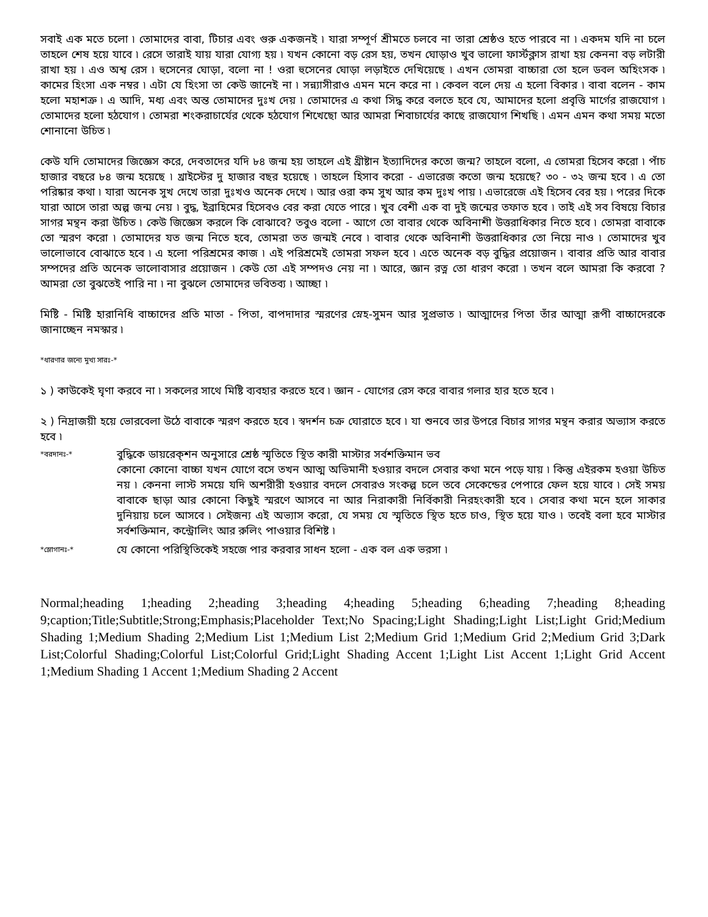সবাই এক মতে চলো ৷ তোমাদের বাবা, টিচার এবং গুরু একজনই ৷ যারা সম্পূর্ণ শ্রীমতে চলবে না তারা শ্রেষ্ঠও হতে পারবে না ৷ একদম যদি না চলে তাহলে শেষ হয়ে যাবে ৷ রেসে তারাই যায় যারা যোগ্য হয় ৷ যখন কোনো বড় রেস হয়, তখন ঘোড়াও খুব ভালো ফার্স্টক্লাস রাখা হয় কেননা বড় লটারী রাখা হয় ৷ এও অশ্ব রেস ৷ হুসেনের ঘোড়া, বলো না ! ওরা হুসেনের ঘোড়া লড়াইতে দেখিয়েছে ৷ এখন তোমরা বাচ্চারা তো হলে ডবল অহিংসক ৷ কামের হিংসা এক নম্বর ৷ এটা যে হিংসা তা কেউ জানেই না ৷ সন্ন্যাসীরাও এমন মনে করে না ৷ কেবল বলে দেয় এ হলো বিকার ৷ বাবা বলেন - কাম হলো মহাশত্রু ৷ এ আদি, মধ্য এবং অন্ত তোমাদের দুঃখ দেয় ৷ তোমাদের এ কথা সিদ্ধ করে বলতে হবে যে, আমাদের হলো প্রবৃত্তি মার্গের রাজযোগ ৷ তোমাদের হলো হঠযোগ ৷ তোমরা শংকরাচার্যের থেকে হঠযোগ শিখেছো আর আমরা শিবাচার্যের কাছে রাজযোগ শিখছি ৷ এমন এমন কথা সময় মতো শোনানো উচিত ৷
কেউ যদি তোমাদের জিজ্ঞেস করে, দেবতাদের যদি ৮৪ জন্ম হয় তাহলে এই খ্রীষ্টান ইত্যাদিদের কতো জন্ম? তাহলে বলো, এ তোমরা হিসেব করো ৷ পাঁচ হাজার বছরে ৮৪ জন্ম হয়েছে ৷ খ্রাইস্টের দু হাজার বছর হয়েছে ৷ তাহলে হিসাব করো - এভারেজ কতো জন্ম হয়েছে? ৩০ - ৩২ জন্ম হবে ৷ এ তো পরিষ্কার কথা ৷ যারা অনেক সুখ দেখে তারা দুঃখও অনেক দেখে ৷ আর ওরা কম সুখ আর কম দুঃখ পায় ৷ এভারেজে এই হিসেব বের হয় ৷ পরের দিকে যারা আসে তারা অল্প জন্ম নেয় ৷ বুদ্ধ, ইব্রাহিমের হিসেবও বের করা যেতে পারে ৷ খুব বেশী এক বা দুই জন্মের তফাত হবে ৷ তাই এই সব বিষয়ে বিচার সাগর মন্থন করা উচিত ৷ কেউ জিজ্ঞেস করলে কি বোঝাবে? তবুও বলো - আগে তো বাবার থেকে অবিনাশী উত্তরাধিকার নিতে হবে ৷ তোমরা বাবাকে তো স্মরণ করো ৷ তোমাদের যত জন্ম নিতে হবে, তোমরা তত জন্মই নেবে ৷ বাবার থেকে অবিনাশী উত্তরাধিকার তো নিয়ে নাও ৷ তোমাদের খুব ভালোভাবে বোঝাতে হবে ৷ এ হলো পরিশ্রমের কাজ ৷ এই পরিশ্রমেই তোমরা সফল হবে ৷ এতে অনেক বড় বুদ্ধির প্রয়োজন ৷ বাবার প্রতি আর বাবার সম্পদের প্রতি অনেক ভালোবাসার প্রয়োজন ৷ কেউ তো এই সম্পদও নেয় না ৷ আরে, জ্ঞান রত্ন তো ধারণ করো ৷ তখন বলে আমরা কি করবো ? আমরা তো বুঝতেই পারি না ৷ না বুঝলে তোমাদের ভবিতব্য ৷ আচ্ছা ৷
মিষ্টি - মিষ্টি হারানিধি বাচ্চাদের প্রতি মাতা - পিতা, বাপদাদার স্মরণের স্নেহ-সুমন আর সুপ্রভাত ৷ আত্মাদের পিতা তাঁর আত্মা রূপী বাচ্চাদেরকে জানাচ্ছেন নমস্কার ৷
*ধারণার জন্যে মুখ্য সারঃ-*
১ ) কাউকেই ঘৃণা করবে না ৷ সকলের সাথে মিষ্টি ব্যবহার করতে হবে ৷ জ্ঞান - যোগের রেস করে বাবার গলার হার হতে হবে ৷
২ ) নিদ্রাজয়ী হয়ে ভোরবেলা উঠে বাবাকে স্মরণ করতে হবে ৷ স্বদর্শন চক্র ঘোরাতে হবে ৷ যা শুনবে তার উপরে বিচার সাগর মন্থন করার অভ্যাস করতে হবে ৷
*বরদানঃ-*
বুদ্ধিকে ডায়রেক্শন অনুসারে শ্রেষ্ঠ স্মৃতিতে স্থিত কারী মাস্টার সর্বশক্তিমান ভব
কোনো কোনো বাচ্চা যখন যোগে বসে তখন আত্ম অভিমানী হওয়ার বদলে সেবার কথা মনে পড়ে যায় ৷ কিন্তু এইরকম হওয়া উচিত নয় ৷ কেননা লাস্ট সময়ে যদি অশরীরী হওয়ার বদলে সেবারও সংকল্প চলে তবে সেকেন্ডের পেপারে ফেল হয়ে যাবে ৷ সেই সময় বাবাকে ছাড়া আর কোনো কিছুই স্মরণে আসবে না আর নিরাকারী নির্বিকারী নিরহংকারী হবে ৷ সেবার কথা মনে হলে সাকার দুনিয়ায় চলে আসবে ৷ সেইজন্য এই অভ্যাস করো, যে সময় যে স্মৃতিতে স্থিত হতে চাও, স্থিত হয়ে যাও ৷ তবেই বলা হবে মাস্টার সর্বশক্তিমান, কন্ট্রোলিং আর রুলিং পাওয়ার বিশিষ্ট ৷
*স্লোগানঃ-*
যে কোনো পরিস্থিতিকেই সহজে পার করবার সাধন হলো - এক বল এক ভরসা ৷
Normal;heading 1;heading 2;heading 3;heading 4;heading 5;heading 6;heading 7;heading 8;heading 9;caption;Title;Subtitle;Strong;Emphasis;Placeholder Text;No Spacing;Light Shading;Light List;Light Grid;Medium Shading 1;Medium Shading 2;Medium List 1;Medium List 2;Medium Grid 1;Medium Grid 2;Medium Grid 3;Dark List;Colorful Shading;Colorful List;Colorful Grid;Light Shading Accent 1;Light List Accent 1;Light Grid Accent 1;Medium Shading 1 Accent 1;Medium Shading 2 Accent